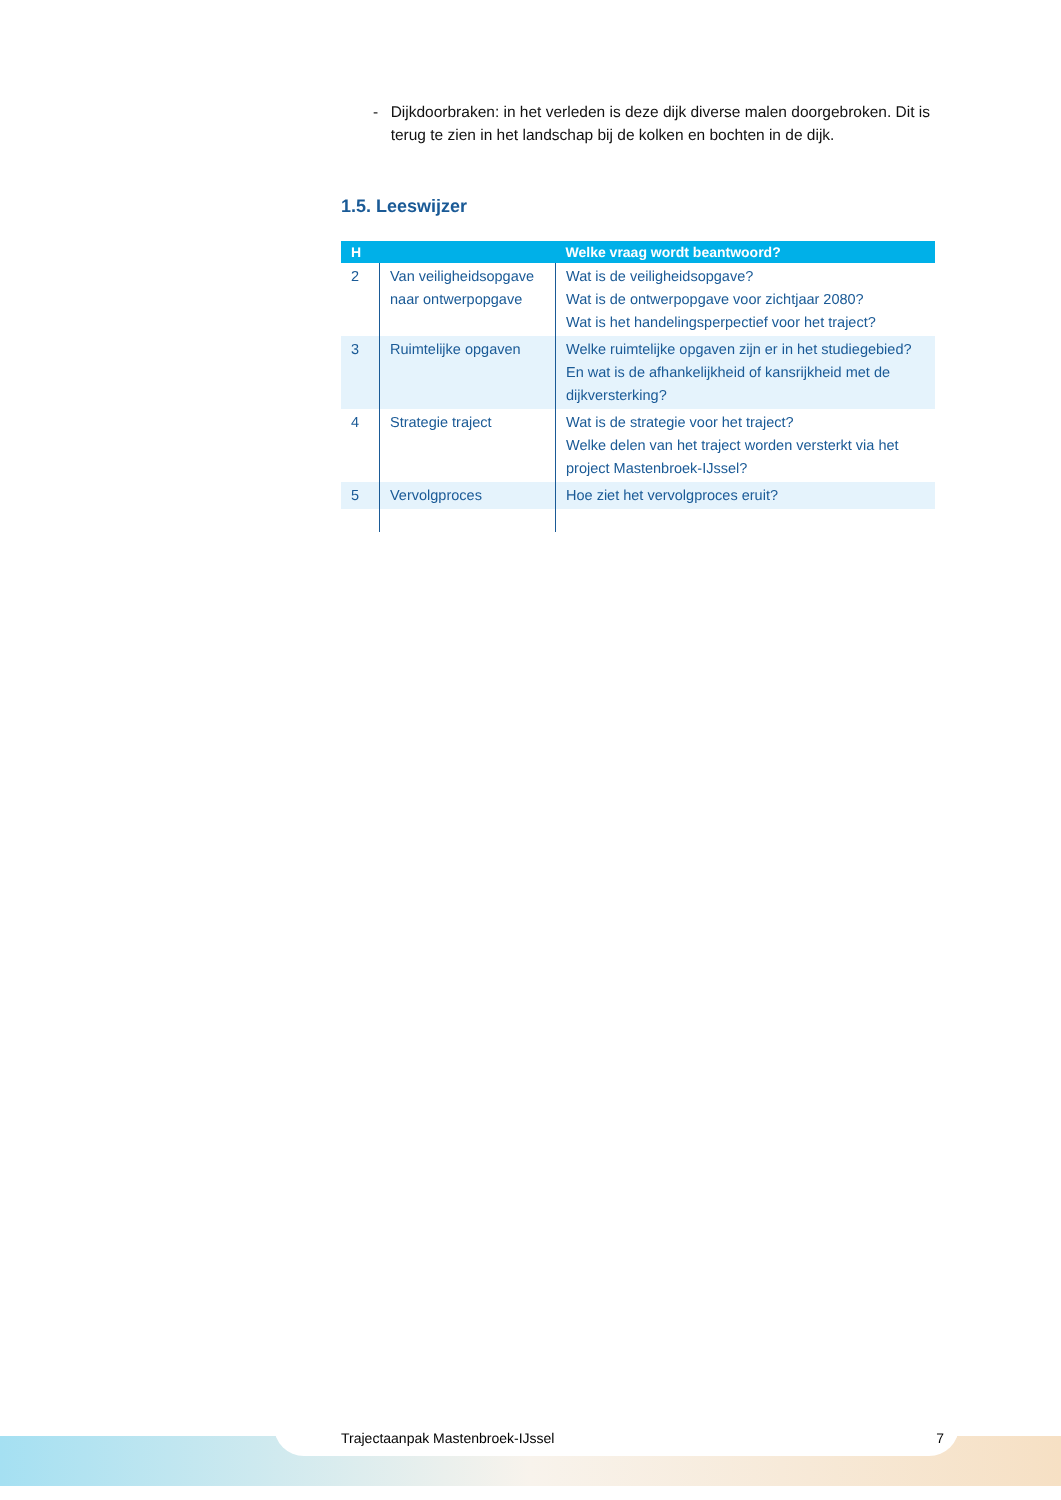- Dijkdoorbraken: in het verleden is deze dijk diverse malen doorgebroken. Dit is terug te zien in het landschap bij de kolken en bochten in de dijk.
1.5. Leeswijzer
| H | | Welke vraag wordt beantwoord? |
| --- | --- | --- |
| 2 | Van veiligheidsopgave naar ontwerpopgave | Wat is de veiligheidsopgave? Wat is de ontwerpopgave voor zichtjaar 2080? Wat is het handelingsperpectief voor het traject? |
| 3 | Ruimtelijke opgaven | Welke ruimtelijke opgaven zijn er in het studiegebied? En wat is de afhankelijkheid of kansrijkheid met de dijkversterking? |
| 4 | Strategie traject | Wat is de strategie voor het traject? Welke delen van het traject worden versterkt via het project Mastenbroek-IJssel? |
| 5 | Vervolgproces | Hoe ziet het vervolgproces eruit? |
Trajectaanpak Mastenbroek-IJssel 7